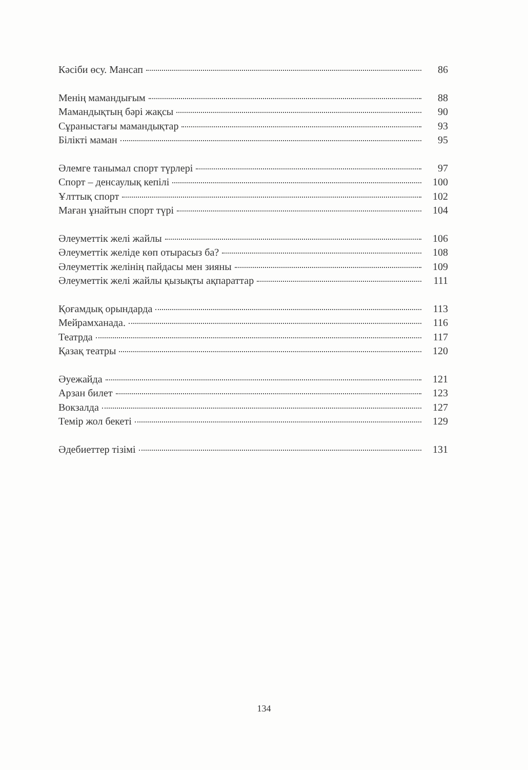Кәсіби өсу. Мансап 86
Менің мамандығым 88
Мамандықтың бәрі жақсы 90
Сұраныстағы мамандықтар 93
Білікті маман 95
Әлемге танымал спорт түрлері 97
Спорт – денсаулық кепілі 100
Ұлттық спорт 102
Маған ұнайтын спорт түрі 104
Әлеуметтік желі жайлы 106
Әлеуметтік желіде көп отырасыз ба? 108
Әлеуметтік желінің пайдасы мен зияны 109
Әлеуметтік желі жайлы қызықты ақпараттар 111
Қоғамдық орындарда 113
Мейрамханада. 116
Театрда 117
Қазақ театры 120
Әуежайда 121
Арзан билет 123
Вокзалда 127
Темір жол бекеті 129
Әдебиеттер тізімі 131
134